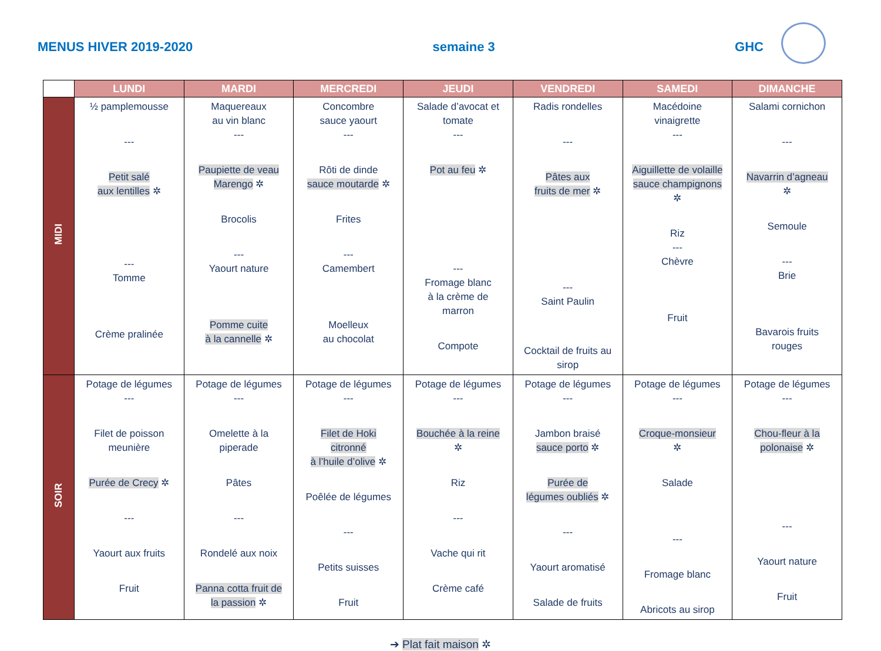MENUS HIVER 2019-2020 semaine 3 GHC
| | LUNDI | MARDI | MERCREDI | JEUDI | VENDREDI | SAMEDI | DIMANCHE |
| --- | --- | --- | --- | --- | --- | --- | --- |
| MIDI | ½ pamplemousse --- Petit salé aux lentilles ✲ --- Tomme Crème pralinée | Maquereaux au vin blanc --- Paupiette de veau Marengo ✲ Brocolis --- Yaourt nature Pomme cuite à la cannelle ✲ | Concombre sauce yaourt --- Rôti de dinde sauce moutarde ✲ Frites --- Camembert Moelleux au chocolat | Salade d’avocat et tomate --- Pot au feu ✲ --- Fromage blanc à la crème de marron Compote | Radis rondelles --- Pâtes aux fruits de mer ✲ --- Saint Paulin Cocktail de fruits au sirop | Macédoine vinaigrette --- Aiguillette de volaille sauce champignons ✲ Riz --- Chèvre Fruit | Salami cornichon --- Navarrin d’agneau ✲ Semoule --- Brie Bavarois fruits rouges |
| SOIR | Potage de légumes --- Filet de poisson meunière Purée de Crecy ✲ --- Yaourt aux fruits Fruit | Potage de légumes --- Omelette à la piperade Pâtes --- Rondelé aux noix Panna cotta fruit de la passion ✲ | Potage de légumes --- Filet de Hoki citronné à l’huile d’olive ✲ Poêlée de légumes --- Petits suisses Fruit | Potage de légumes --- Bouchée à la reine ✲ Riz --- Vache qui rit Crème café | Potage de légumes --- Jambon braisé sauce porto ✲ Purée de légumes oubliés ✲ --- Yaourt aromatisé Salade de fruits | Potage de légumes --- Croque-monsieur ✲ Salade --- Fromage blanc Abricots au sirop | Potage de légumes --- Chou-fleur à la polonaise ✲ --- Yaourt nature Fruit |
➔ Plat fait maison ✲